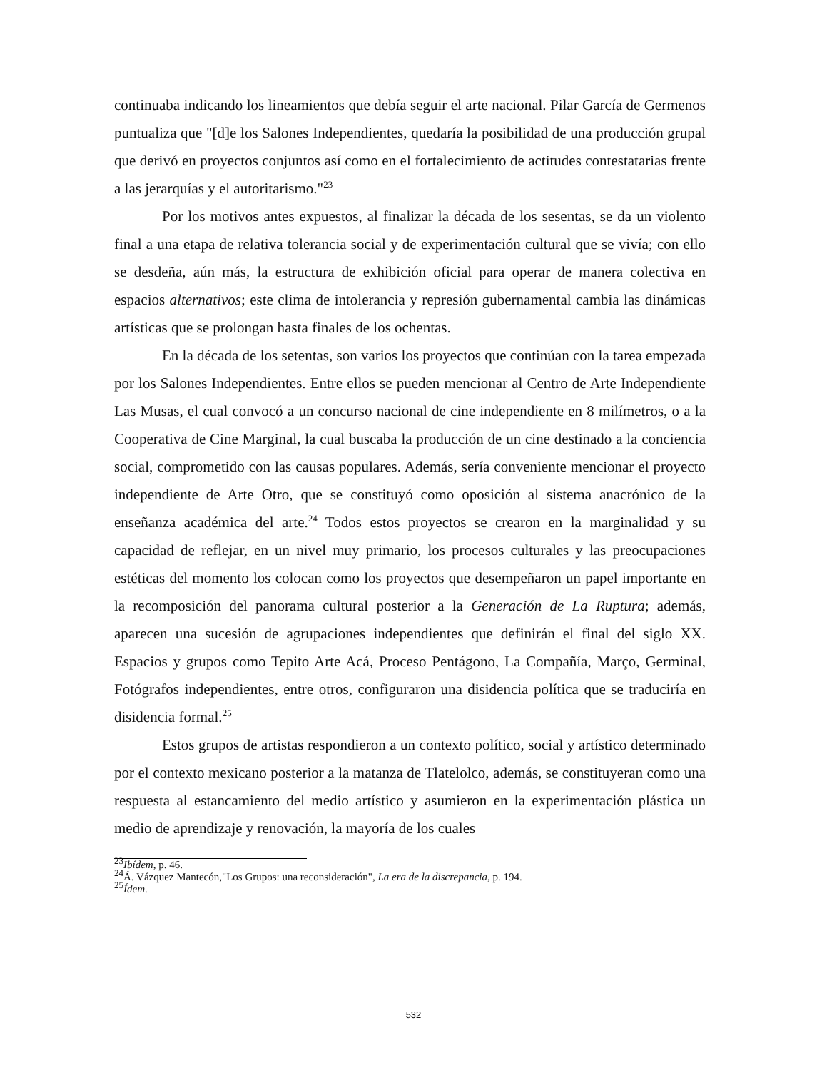continuaba indicando los lineamientos que debía seguir el arte nacional. Pilar García de Germenos puntualiza que "[d]e los Salones Independientes, quedaría la posibilidad de una producción grupal que derivó en proyectos conjuntos así como en el fortalecimiento de actitudes contestatarias frente a las jerarquías y el autoritarismo."<sup>23</sup>
Por los motivos antes expuestos, al finalizar la década de los sesentas, se da un violento final a una etapa de relativa tolerancia social y de experimentación cultural que se vivía; con ello se desdeña, aún más, la estructura de exhibición oficial para operar de manera colectiva en espacios alternativos; este clima de intolerancia y represión gubernamental cambia las dinámicas artísticas que se prolongan hasta finales de los ochentas.
En la década de los setentas, son varios los proyectos que continúan con la tarea empezada por los Salones Independientes. Entre ellos se pueden mencionar al Centro de Arte Independiente Las Musas, el cual convocó a un concurso nacional de cine independiente en 8 milímetros, o a la Cooperativa de Cine Marginal, la cual buscaba la producción de un cine destinado a la conciencia social, comprometido con las causas populares. Además, sería conveniente mencionar el proyecto independiente de Arte Otro, que se constituyó como oposición al sistema anacrónico de la enseñanza académica del arte.<sup>24</sup> Todos estos proyectos se crearon en la marginalidad y su capacidad de reflejar, en un nivel muy primario, los procesos culturales y las preocupaciones estéticas del momento los colocan como los proyectos que desempeñaron un papel importante en la recomposición del panorama cultural posterior a la Generación de La Ruptura; además, aparecen una sucesión de agrupaciones independientes que definirán el final del siglo XX. Espacios y grupos como Tepito Arte Acá, Proceso Pentágono, La Compañía, Março, Germinal, Fotógrafos independientes, entre otros, configuraron una disidencia política que se traduciría en disidencia formal.<sup>25</sup>
Estos grupos de artistas respondieron a un contexto político, social y artístico determinado por el contexto mexicano posterior a la matanza de Tlatelolco, además, se constituyeran como una respuesta al estancamiento del medio artístico y asumieron en la experimentación plástica un medio de aprendizaje y renovación, la mayoría de los cuales
<sup>23</sup> Ibídem, p. 46.
<sup>24</sup> Á. Vázquez Mantecón,"Los Grupos: una reconsideración", La era de la discrepancia, p. 194.
<sup>25</sup> Ídem.
532